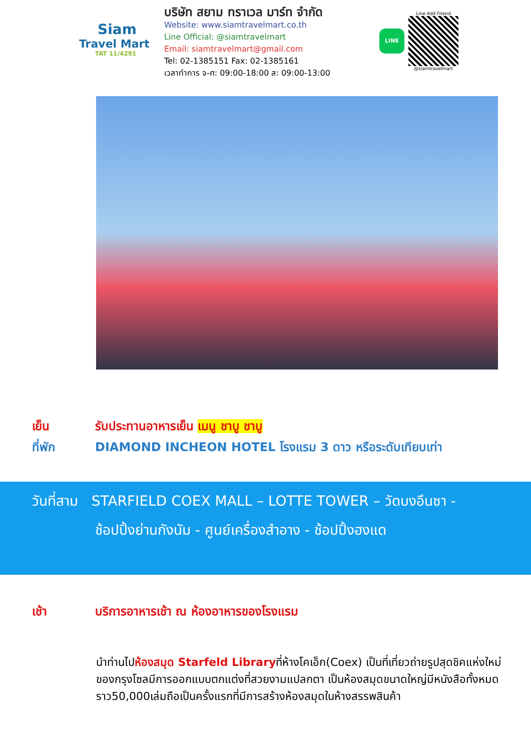Siam
Travel Mart
TAT 11/4291
บริษัท สยาม ทราเวล มาร์ท จำกัด
Website: www.siamtravelmart.co.th
Line Official: @siamtravelmart
Email: siamtravelmart@gmail.com
Tel: 02-1385151 Fax: 02-1385161
เวลาทำการ จ-ศ: 09:00-18:00 ส: 09:00-13:00
LINE
Line Add Friend
@siamtravelmart
เย็น รับประทานอาหารเย็น เมนู ชาบู ชาบู
ที่พัก DIAMOND INCHEON HOTEL โรงแรม 3 ดาว หรือระดับเทียบเท่า
วันที่สาม STARFIELD COEX MALL – LOTTE TOWER – วัดบงอึนซา -
ช้อปปิ้งย่านกังนัม - ศูนย์เครื่องสำอาง - ช้อปปิ้งฮงแด
เช้า บริการอาหารเช้า ณ ห้องอาหารของโรงแรม
นำท่านไปห้องสมุด Starfeld Libraryที่ห้างโคเอ็ก(Coex) เป็นที่เที่ยวถ่ายรูปสุดชิคแห่งใหม่ของกรุงโซลมีการออกแบบตกแต่งที่สวยงามแปลกตา เป็นห้องสมุดขนาดใหญ่มีหนังสือทั้งหมดราว50,000เล่มถือเป็นครั้งแรกที่มีการสร้างห้องสมุดในห้างสรรพสินค้า